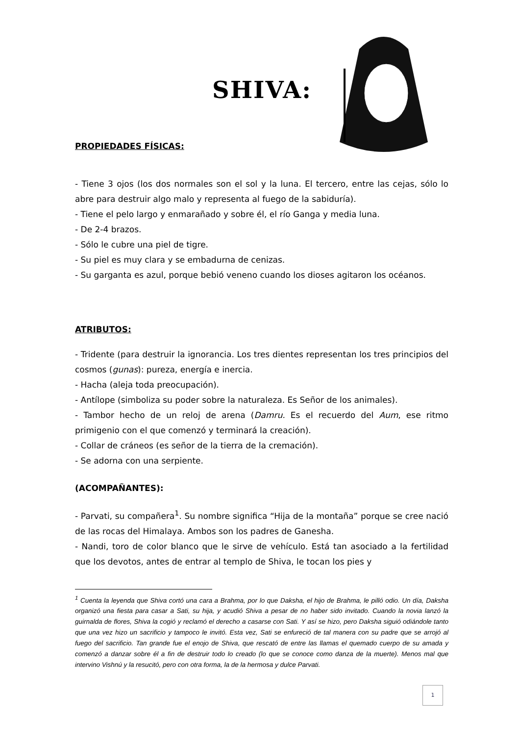SHIVA:
PROPIEDADES FÍSICAS:
- Tiene 3 ojos (los dos normales son el sol y la luna. El tercero, entre las cejas, sólo lo abre para destruir algo malo y representa al fuego de la sabiduría).
- Tiene el pelo largo y enmarañado y sobre él, el río Ganga y media luna.
- De 2-4 brazos.
- Sólo le cubre una piel de tigre.
- Su piel es muy clara y se embadurna de cenizas.
- Su garganta es azul, porque bebió veneno cuando los dioses agitaron los océanos.
ATRIBUTOS:
- Tridente (para destruir la ignorancia. Los tres dientes representan los tres principios del cosmos (gunas): pureza, energía e inercia.
- Hacha (aleja toda preocupación).
- Antílope (simboliza su poder sobre la naturaleza. Es Señor de los animales).
- Tambor hecho de un reloj de arena (Damru. Es el recuerdo del Aum, ese ritmo primigenio con el que comenzó y terminará la creación).
- Collar de cráneos (es señor de la tierra de la cremación).
- Se adorna con una serpiente.
(ACOMPAÑANTES):
- Parvati, su compañera<sup>1</sup>. Su nombre significa “Hija de la montaña” porque se cree nació de las rocas del Himalaya. Ambos son los padres de Ganesha.
- Nandi, toro de color blanco que le sirve de vehículo. Está tan asociado a la fertilidad que los devotos, antes de entrar al templo de Shiva, le tocan los pies y
<sup>1</sup> Cuenta la leyenda que Shiva cortó una cara a Brahma, por lo que Daksha, el hijo de Brahma, le pilló odio. Un día, Daksha organizó una fiesta para casar a Sati, su hija, y acudió Shiva a pesar de no haber sido invitado. Cuando la novia lanzó la guirnalda de flores, Shiva la cogió y reclamó el derecho a casarse con Sati. Y así se hizo, pero Daksha siguió odiándole tanto que una vez hizo un sacrificio y tampoco le invitó. Esta vez, Sati se enfureció de tal manera con su padre que se arrojó al fuego del sacrificio. Tan grande fue el enojo de Shiva, que rescató de entre las llamas el quemado cuerpo de su amada y comenzó a danzar sobre él a fin de destruir todo lo creado (lo que se conoce como danza de la muerte). Menos mal que intervino Vishnú y la resucitó, pero con otra forma, la de la hermosa y dulce Parvati.
1